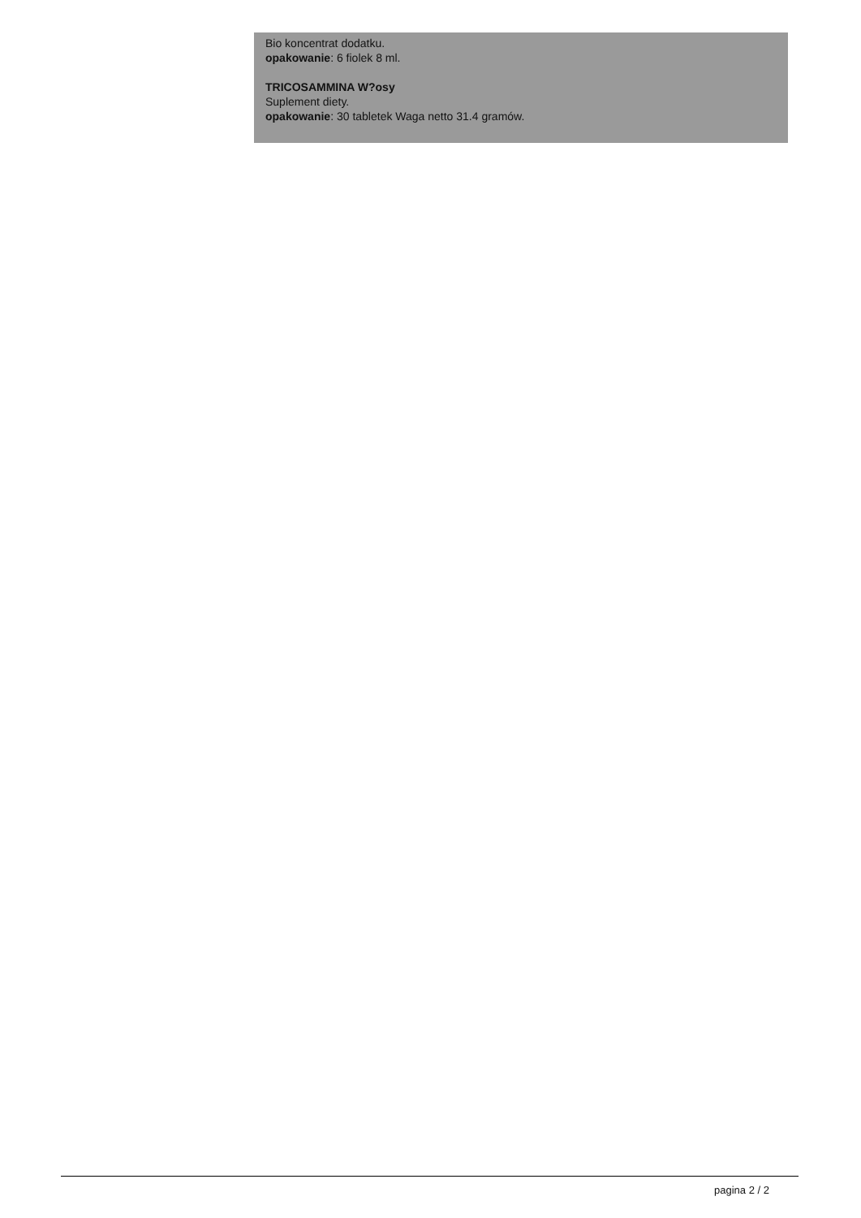Bio koncentrat dodatku.
opakowanie: 6 fiolek 8 ml.
TRICOSAMMINA W?osy
Suplement diety.
opakowanie: 30 tabletek Waga netto 31.4 gramów.
pagina 2 / 2